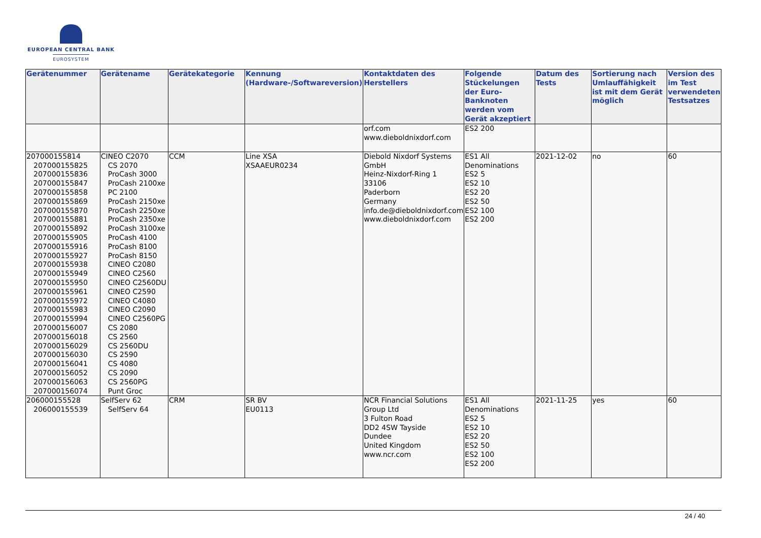EUROPEAN CENTRAL BANK
EUROSYSTEM
| Gerätenummer | Gerätename | Gerätekategorie | Kennung (Hardware-/Softwareversion) | Kontaktdaten des Herstellers | Folgende Stückelungen der Euro-Banknoten werden vom Gerät akzeptiert | Datum des Tests | Sortierung nach Umlauffähigkeit ist mit dem Gerät möglich | Version des im Test verwendeten Testsatzes |
| --- | --- | --- | --- | --- | --- | --- | --- | --- |
| | | | | orf.com www.dieboldnixdorf.com | ES2 200 | | | |
| 207000155814 207000155825 207000155836 207000155847 207000155858 207000155869 207000155870 207000155881 207000155892 207000155905 207000155916 207000155927 207000155938 207000155949 207000155950 207000155961 207000155972 207000155983 207000155994 207000156007 207000156018 207000156029 207000156030 207000156041 207000156052 207000156063 207000156074 | CINEO C2070 CS 2070 ProCash 3000 ProCash 2100xe PC 2100 ProCash 2150xe ProCash 2250xe ProCash 2350xe ProCash 3100xe ProCash 4100 ProCash 8100 ProCash 8150 CINEO C2080 CINEO C2560 CINEO C2560DU CINEO C2590 CINEO C4080 CINEO C2090 CINEO C2560PG CS 2080 CS 2560 CS 2560DU CS 2590 CS 4080 CS 2090 CS 2560PG Punt Groc | CCM | Line XSA XSAAEUR0234 | Diebold Nixdorf Systems GmbH Heinz-Nixdorf-Ring 1 33106 Paderborn Germany info.de@dieboldnixdorf.com www.dieboldnixdorf.com | ES1 All Denominations ES2 5 ES2 10 ES2 20 ES2 50 ES2 100 ES2 200 | 2021-12-02 | no | 60 |
| 206000155528 206000155539 | SelfServ 62 SelfServ 64 | CRM | SR BV EU0113 | NCR Financial Solutions Group Ltd 3 Fulton Road DD2 4SW Tayside Dundee United Kingdom www.ncr.com | ES1 All Denominations ES2 5 ES2 10 ES2 20 ES2 50 ES2 100 ES2 200 | 2021-11-25 | yes | 60 |
24 / 40